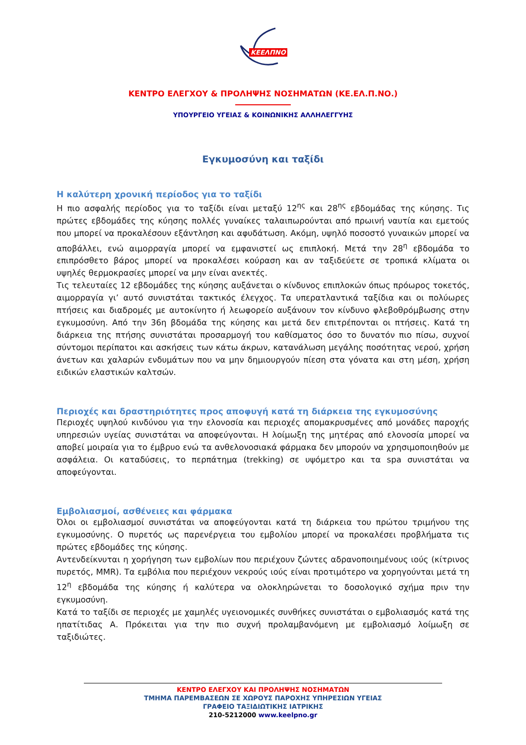ΚΕΕΛΠΝΟ
ΚΕΝΤΡΟ ΕΛΕΓΧΟΥ & ΠΡΟΛΗΨΗΣ ΝΟΣΗΜΑΤΩΝ (ΚΕ.ΕΛ.Π.ΝΟ.)
ΥΠΟΥΡΓΕΙΟ ΥΓΕΙΑΣ & ΚΟΙΝΩΝΙΚΗΣ ΑΛΛΗΛΕΓΓΥΗΣ
Εγκυμοσύνη και ταξίδι
Η καλύτερη χρονική περίοδος για το ταξίδι
Η πιο ασφαλής περίοδος για το ταξίδι είναι μεταξύ 12<sup>ης</sup> και 28<sup>ης</sup> εβδομάδας της κύησης. Τις πρώτες εβδομάδες της κύησης πολλές γυναίκες ταλαιπωρούνται από πρωινή ναυτία και εμετούς που μπορεί να προκαλέσουν εξάντληση και αφυδάτωση. Ακόμη, υψηλό ποσοστό γυναικών μπορεί να αποβάλλει, ενώ αιμορραγία μπορεί να εμφανιστεί ως επιπλοκή. Μετά την 28<sup>η</sup> εβδομάδα το επιπρόσθετο βάρος μπορεί να προκαλέσει κούραση και αν ταξιδεύετε σε τροπικά κλίματα οι υψηλές θερμοκρασίες μπορεί να μην είναι ανεκτές.
Τις τελευταίες 12 εβδομάδες της κύησης αυξάνεται ο κίνδυνος επιπλοκών όπως πρόωρος τοκετός, αιμορραγία γι’ αυτό συνιστάται τακτικός έλεγχος. Τα υπερατλαντικά ταξίδια και οι πολύωρες πτήσεις και διαδρομές με αυτοκίνητο ή λεωφορείο αυξάνουν τον κίνδυνο φλεβοθρόμβωσης στην εγκυμοσύνη. Από την 36η βδομάδα της κύησης και μετά δεν επιτρέπονται οι πτήσεις. Κατά τη διάρκεια της πτήσης συνιστάται προσαρμογή του καθίσματος όσο το δυνατόν πιο πίσω, συχνοί σύντομοι περίπατοι και ασκήσεις των κάτω άκρων, κατανάλωση μεγάλης ποσότητας νερού, χρήση άνετων και χαλαρών ενδυμάτων που να μην δημιουργούν πίεση στα γόνατα και στη μέση, χρήση ειδικών ελαστικών καλτσών.
Περιοχές και δραστηριότητες προς αποφυγή κατά τη διάρκεια της εγκυμοσύνης
Περιοχές υψηλού κινδύνου για την ελονοσία και περιοχές απομακρυσμένες από μονάδες παροχής υπηρεσιών υγείας συνιστάται να αποφεύγονται. Η λοίμωξη της μητέρας από ελονοσία μπορεί να αποβεί μοιραία για το έμβρυο ενώ τα ανθελονοσιακά φάρμακα δεν μπορούν να χρησιμοποιηθούν με ασφάλεια. Οι καταδύσεις, το περπάτημα (trekking) σε υψόμετρο και τα spa συνιστάται να αποφεύγονται.
Εμβολιασμοί, ασθένειες και φάρμακα
Όλοι οι εμβολιασμοί συνιστάται να αποφεύγονται κατά τη διάρκεια του πρώτου τριμήνου της εγκυμοσύνης. Ο πυρετός ως παρενέργεια του εμβολίου μπορεί να προκαλέσει προβλήματα τις πρώτες εβδομάδες της κύησης.
Αντενδείκνυται η χορήγηση των εμβολίων που περιέχουν ζώντες αδρανοποιημένους ιούς (κίτρινος πυρετός, MMR). Τα εμβόλια που περιέχουν νεκρούς ιούς είναι προτιμότερο να χορηγούνται μετά τη 12<sup>η</sup> εβδομάδα της κύησης ή καλύτερα να ολοκληρώνεται το δοσολογικό σχήμα πριν την εγκυμοσύνη.
Κατά το ταξίδι σε περιοχές με χαμηλές υγειονομικές συνθήκες συνιστάται ο εμβολιασμός κατά της ηπατίτιδας Α. Πρόκειται για την πιο συχνή προλαμβανόμενη με εμβολιασμό λοίμωξη σε ταξιδιώτες.
ΚΕΝΤΡΟ ΕΛΕΓΧΟΥ ΚΑΙ ΠΡΟΛΗΨΗΣ ΝΟΣΗΜΑΤΩΝ
ΤΜΗΜΑ ΠΑΡΕΜΒΑΣΕΩΝ ΣΕ ΧΩΡΟΥΣ ΠΑΡΟΧΗΣ ΥΠΗΡΕΣΙΩΝ ΥΓΕΙΑΣ
ΓΡΑΦΕΙΟ ΤΑΞΙΔΙΩΤΙΚΗΣ ΙΑΤΡΙΚΗΣ
210-5212000 www.keelpno.gr